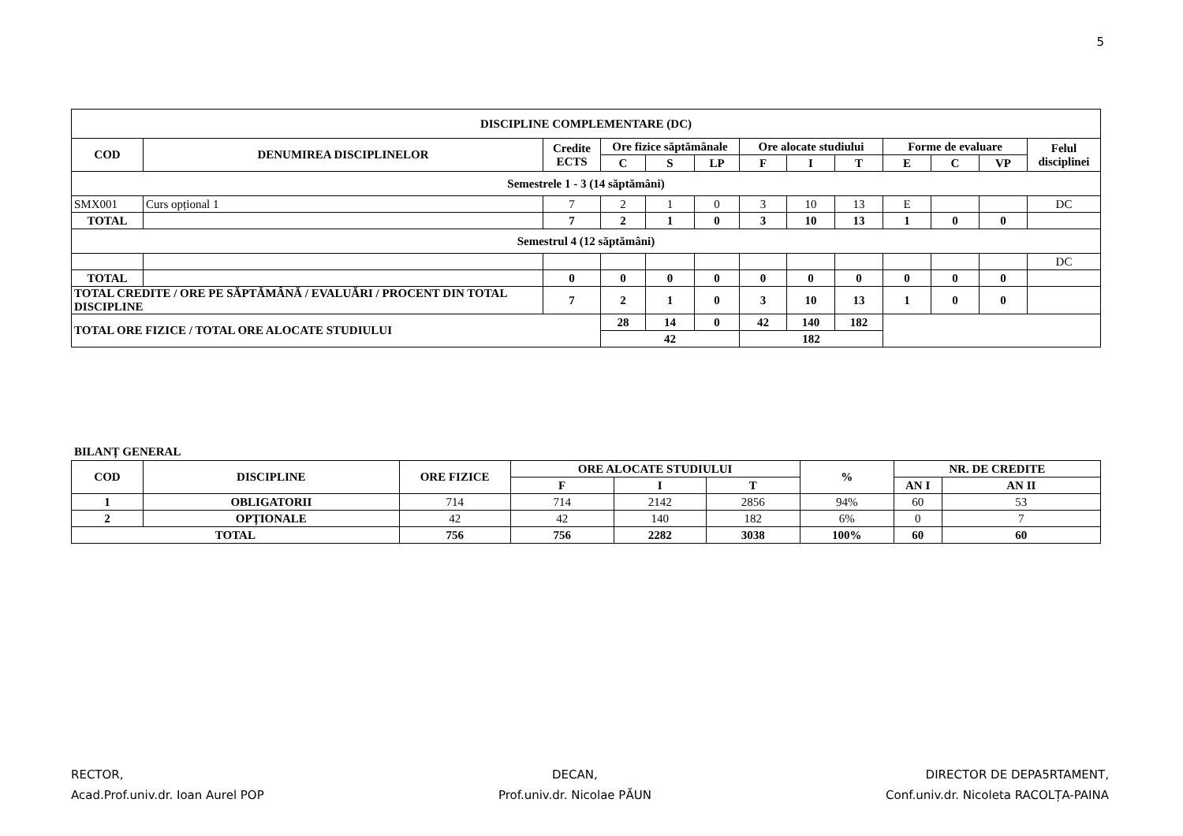5
| DISCIPLINE COMPLEMENTARE (DC) | | | | | | | | | | | | |
| --- | --- | --- | --- | --- | --- | --- | --- | --- | --- | --- | --- | --- |
| COD | DENUMIREA DISCIPLINELOR | Credite ECTS | Ore fizice săptămânale | | | Ore alocate studiului | | | Forme de evaluare | | | Felul disciplinei |
| | | | C | S | LP | F | I | T | E | C | VP | |
| Semestrele 1 - 3 (14 săptămâni) | | | | | | | | | | | | |
| SMX001 | Curs opțional 1 | 7 | 2 | 1 | 0 | 3 | 10 | 13 | E | | | DC |
| TOTAL | | 7 | 2 | 1 | 0 | 3 | 10 | 13 | 1 | 0 | 0 | |
| Semestrul 4 (12 săptămâni) | | | | | | | | | | | | |
| | | | | | | | | | | | | DC |
| TOTAL | | 0 | 0 | 0 | 0 | 0 | 0 | 0 | 0 | 0 | 0 | |
| TOTAL CREDITE / ORE PE SĂPTĂMÂNĂ / EVALUĂRI / PROCENT DIN TOTAL DISCIPLINE | | 7 | 2 | 1 | 0 | 3 | 10 | 13 | 1 | 0 | 0 | |
| TOTAL ORE FIZICE / TOTAL ORE ALOCATE STUDIULUI | | | 28 | 14 | 0 | 42 | 140 | 182 | | | | |
| | | | 42 | | | 182 | | | | | | |
BILANȚ GENERAL
| COD | DISCIPLINE | ORE FIZICE | ORE ALOCATE STUDIULUI | | | % | NR. DE CREDITE | |
| --- | --- | --- | --- | --- | --- | --- | --- | --- |
| | | | F | I | T | | AN I | AN II |
| 1 | OBLIGATORII | 714 | 714 | 2142 | 2856 | 94% | 60 | 53 |
| 2 | OPȚIONALE | 42 | 42 | 140 | 182 | 6% | 0 | 7 |
| TOTAL | | 756 | 756 | 2282 | 3038 | 100% | 60 | 60 |
RECTOR,
Acad.Prof.univ.dr. Ioan Aurel POP
DECAN,
Prof.univ.dr. Nicolae PĂUN
DIRECTOR DE DEPA5RTAMENT,
Conf.univ.dr. Nicoleta RACOLȚA-PAINA